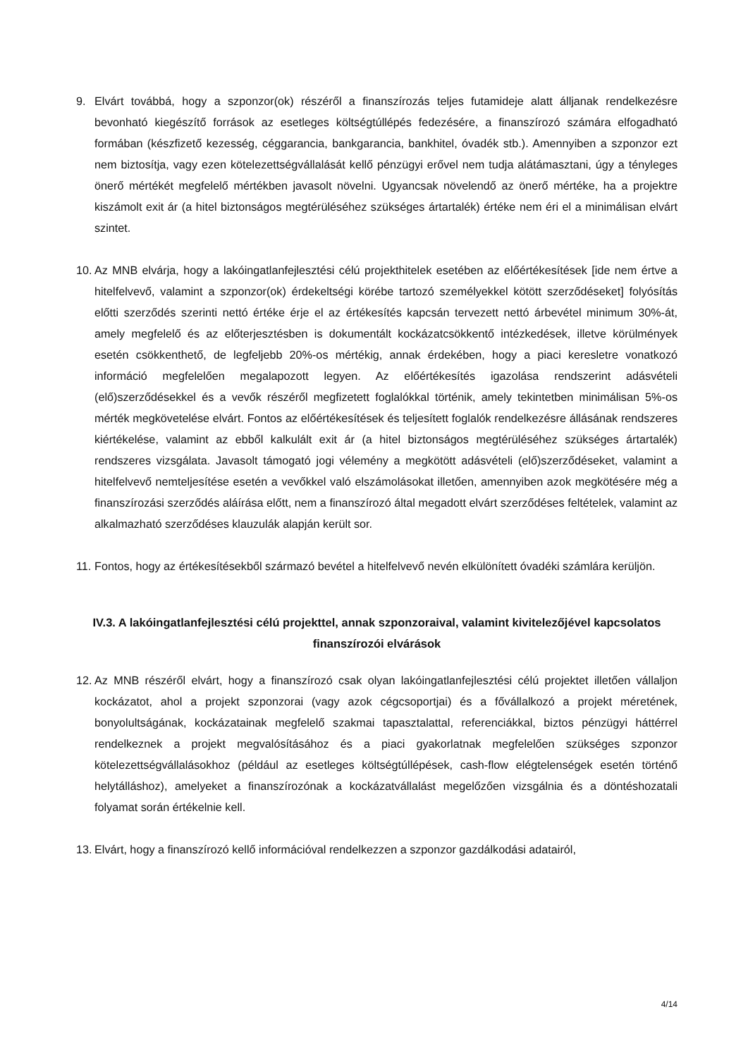9. Elvárt továbbá, hogy a szponzor(ok) részéről a finanszírozás teljes futamideje alatt álljanak rendelkezésre bevonható kiegészítő források az esetleges költségtúllépés fedezésére, a finanszírozó számára elfogadható formában (készfizető kezesség, céggarancia, bankgarancia, bankhitel, óvadék stb.). Amennyiben a szponzor ezt nem biztosítja, vagy ezen kötelezettségvállalását kellő pénzügyi erővel nem tudja alátámasztani, úgy a tényleges önerő mértékét megfelelő mértékben javasolt növelni. Ugyancsak növelendő az önerő mértéke, ha a projektre kiszámolt exit ár (a hitel biztonságos megtérüléséhez szükséges ártartalék) értéke nem éri el a minimálisan elvárt szintet.
10.
Az MNB elvárja, hogy a lakóingatlanfejlesztési célú projekthitelek esetében az előértékesítések [ide nem értve a hitelfelvevő, valamint a szponzor(ok) érdekeltségi körébe tartozó személyekkel kötött szerződéseket] folyósítás előtti szerződés szerinti nettó értéke érje el az értékesítés kapcsán tervezett nettó árbevétel minimum 30%-át, amely megfelelő és az előterjesztésben is dokumentált kockázatcsökkentő intézkedések, illetve körülmények esetén csökkenthető, de legfeljebb 20%-os mértékig, annak érdekében, hogy a piaci keresletre vonatkozó információ megfelelően megalapozott legyen. Az előértékesítés igazolása rendszerint adásvételi (elő)szerződésekkel és a vevők részéről megfizetett foglalókkal történik, amely tekintetben minimálisan 5%-os mérték megkövetelése elvárt. Fontos az előértékesítések és teljesített foglalók rendelkezésre állásának rendszeres kiértékelése, valamint az ebből kalkulált exit ár (a hitel biztonságos megtérüléséhez szükséges ártartalék) rendszeres vizsgálata. Javasolt támogató jogi vélemény a megkötött adásvételi (elő)szerződéseket, valamint a hitelfelvevő nemteljesítése esetén a vevőkkel való elszámolásokat illetően, amennyiben azok megkötésére még a finanszírozási szerződés aláírása előtt, nem a finanszírozó által megadott elvárt szerződéses feltételek, valamint az alkalmazható szerződéses klauzulák alapján került sor.
11.
Fontos, hogy az értékesítésekből származó bevétel a hitelfelvevő nevén elkülönített óvadéki számlára kerüljön.
IV.3. A lakóingatlanfejlesztési célú projekttel, annak szponzoraival, valamint kivitelezőjével kapcsolatos finanszírozói elvárások
12.
Az MNB részéről elvárt, hogy a finanszírozó csak olyan lakóingatlanfejlesztési célú projektet illetően vállaljon kockázatot, ahol a projekt szponzorai (vagy azok cégcsoportjai) és a fővállalkozó a projekt méretének, bonyolultságának, kockázatainak megfelelő szakmai tapasztalattal, referenciákkal, biztos pénzügyi háttérrel rendelkeznek a projekt megvalósításához és a piaci gyakorlatnak megfelelően szükséges szponzor kötelezettségvállalásokhoz (például az esetleges költségtúllépések, cash-flow elégtelenségek esetén történő helytálláshoz), amelyeket a finanszírozónak a kockázatvállalást megelőzően vizsgálnia és a döntéshozatali folyamat során értékelnie kell.
13.
Elvárt, hogy a finanszírozó kellő információval rendelkezzen a szponzor gazdálkodási adatairól,
4/14